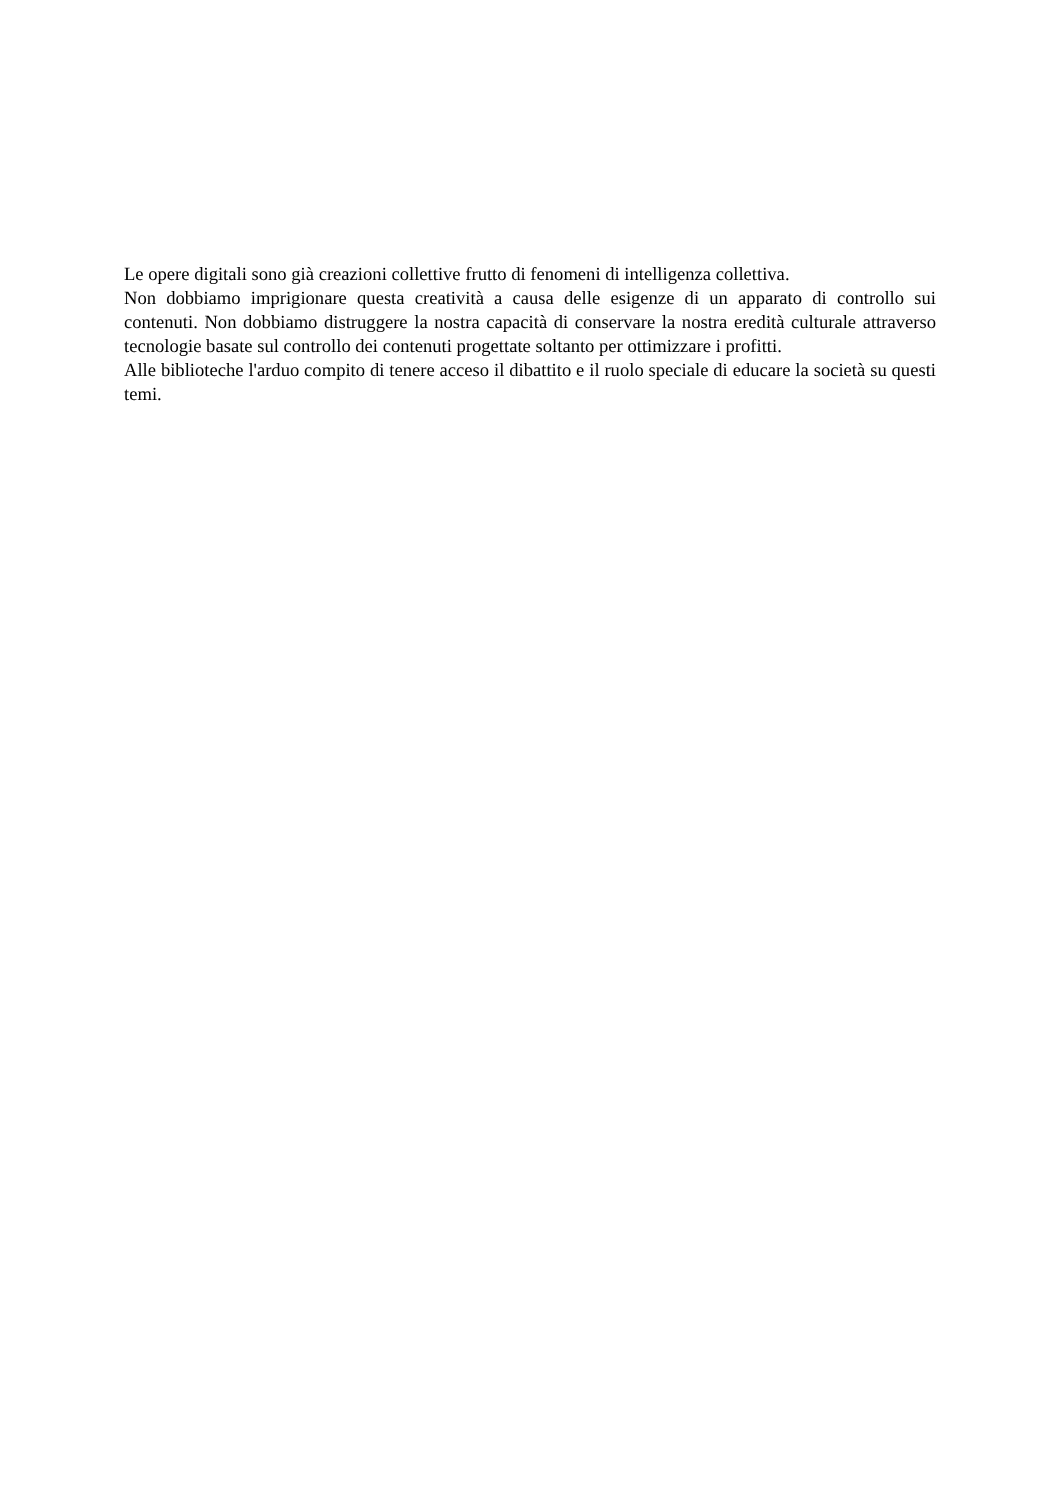Le opere digitali sono già creazioni collettive frutto di fenomeni di intelligenza collettiva.
Non dobbiamo imprigionare questa creatività a causa delle esigenze di un apparato di controllo sui contenuti. Non dobbiamo distruggere la nostra capacità di conservare la nostra eredità culturale attraverso tecnologie basate sul controllo dei contenuti progettate soltanto per ottimizzare i profitti.
Alle biblioteche l'arduo compito di tenere acceso il dibattito e il ruolo speciale di educare la società su questi temi.